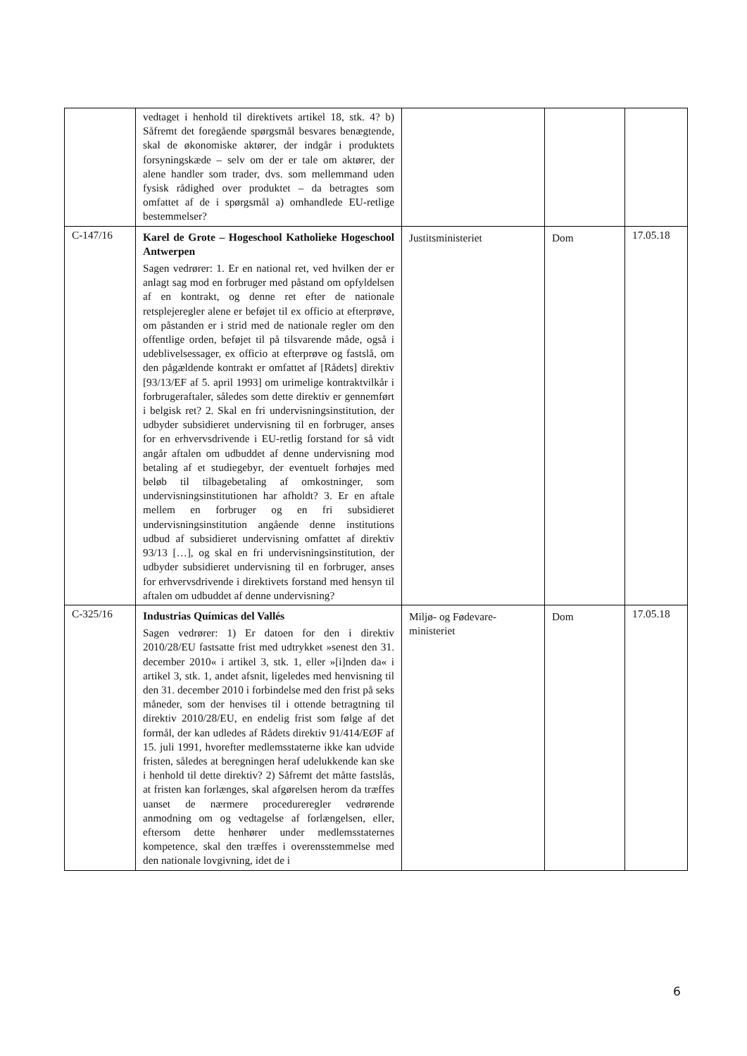| | vedtaget i henhold til direktivets artikel 18, stk. 4? b) Såfremt det foregående spørgsmål besvares benægtende, skal de økonomiske aktører, der indgår i produktets forsyningskæde – selv om der er tale om aktører, der alene handler som trader, dvs. som mellemmand uden fysisk rådighed over produktet – da betragtes som omfattet af de i spørgsmål a) omhandlede EU-retlige bestemmelser? | | | |
| C-147/16 | Karel de Grote – Hogeschool Katholieke Hogeschool Antwerpen Sagen vedrører: 1. Er en national ret, ved hvilken der er anlagt sag mod en forbruger med påstand om opfyldelsen af en kontrakt, og denne ret efter de nationale retsplejeregler alene er beføjet til ex officio at efterprøve, om påstanden er i strid med de nationale regler om den offentlige orden, beføjet til på tilsvarende måde, også i udeblivelsessager, ex officio at efterprøve og fastslå, om den pågældende kontrakt er omfattet af [Rådets] direktiv [93/13/EF af 5. april 1993] om urimelige kontraktvilkår i forbrugeraftaler, således som dette direktiv er gennemført i belgisk ret? 2. Skal en fri undervisningsinstitution, der udbyder subsidieret undervisning til en forbruger, anses for en erhvervsdrivende i EU-retlig forstand for så vidt angår aftalen om udbuddet af denne undervisning mod betaling af et studiegebyr, der eventuelt forhøjes med beløb til tilbagebetaling af omkostninger, som undervisningsinstitutionen har afholdt? 3. Er en aftale mellem en forbruger og en fri subsidieret undervisningsinstitution angående denne institutions udbud af subsidieret undervisning omfattet af direktiv 93/13 […], og skal en fri undervisningsinstitution, der udbyder subsidieret undervisning til en forbruger, anses for erhvervsdrivende i direktivets forstand med hensyn til aftalen om udbuddet af denne undervisning? | Justitsministeriet | Dom | 17.05.18 |
| C-325/16 | Industrias Químicas del Vallés Sagen vedrører: 1) Er datoen for den i direktiv 2010/28/EU fastsatte frist med udtrykket »senest den 31. december 2010« i artikel 3, stk. 1, eller »[i]nden da« i artikel 3, stk. 1, andet afsnit, ligeledes med henvisning til den 31. december 2010 i forbindelse med den frist på seks måneder, som der henvises til i ottende betragtning til direktiv 2010/28/EU, en endelig frist som følge af det formål, der kan udledes af Rådets direktiv 91/414/EØF af 15. juli 1991, hvorefter medlemsstaterne ikke kan udvide fristen, således at beregningen heraf udelukkende kan ske i henhold til dette direktiv? 2) Såfremt det måtte fastslås, at fristen kan forlænges, skal afgørelsen herom da træffes uanset de nærmere procedureregler vedrørende anmodning om og vedtagelse af forlængelsen, eller, eftersom dette henhører under medlemsstaternes kompetence, skal den træffes i overensstemmelse med den nationale lovgivning, idet de i | Miljø- og Fødevare-ministeriet | Dom | 17.05.18 |
6